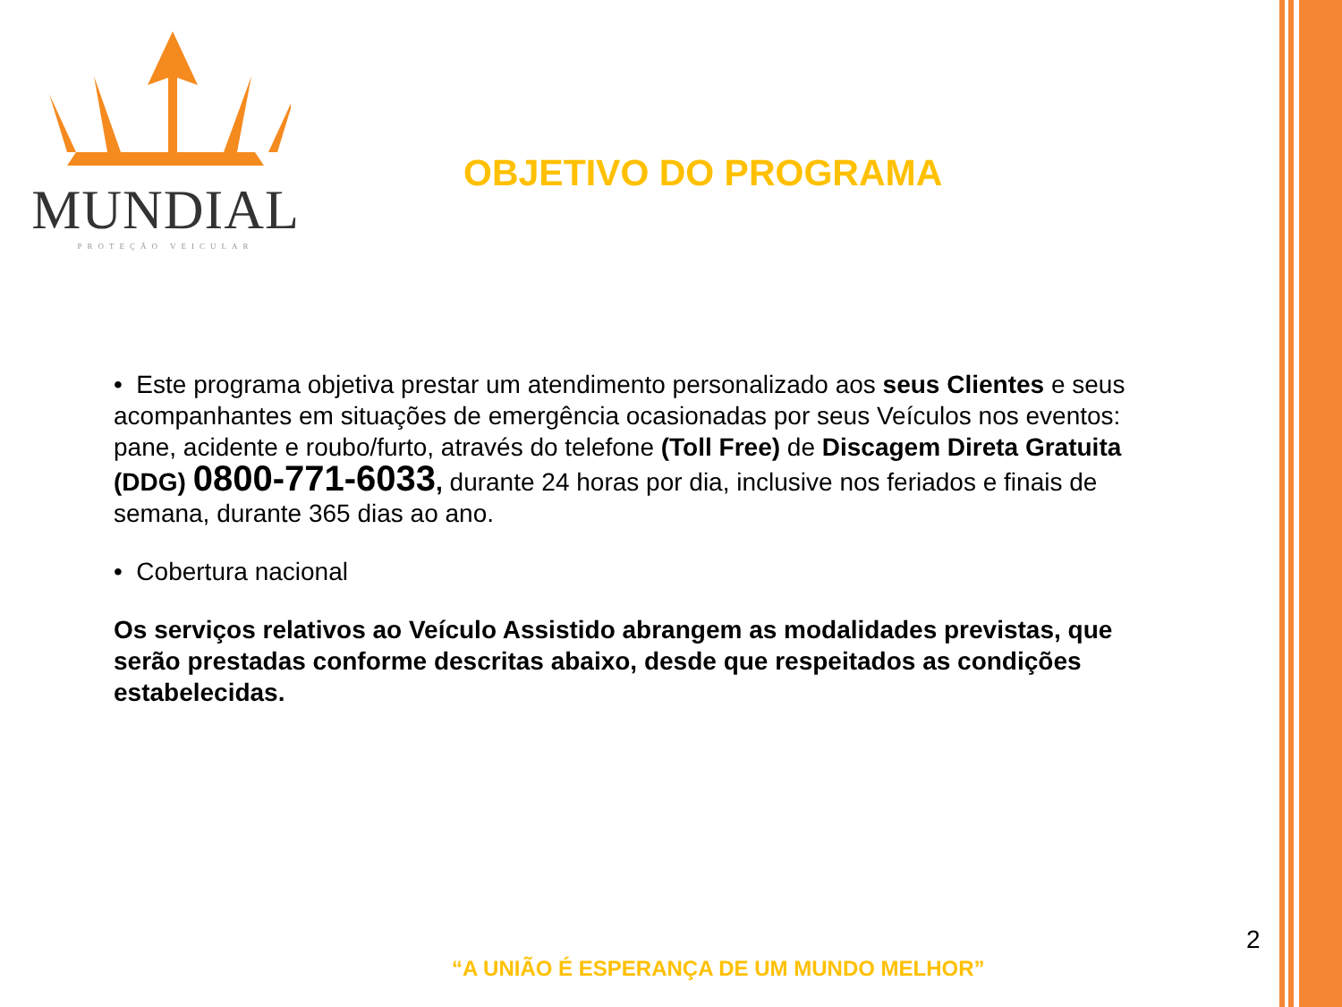MUNDIAL
PROTEÇÃO VEICULAR
OBJETIVO DO PROGRAMA
• Este programa objetiva prestar um atendimento personalizado aos seus Clientes e seus acompanhantes em situações de emergência ocasionadas por seus Veículos nos eventos: pane, acidente e roubo/furto, através do telefone (Toll Free) de Discagem Direta Gratuita (DDG) 0800-771-6033, durante 24 horas por dia, inclusive nos feriados e finais de semana, durante 365 dias ao ano.
• Cobertura nacional
Os serviços relativos ao Veículo Assistido abrangem as modalidades previstas, que serão prestadas conforme descritas abaixo, desde que respeitados as condições estabelecidas.
2
“A UNIÃO É ESPERANÇA DE UM MUNDO MELHOR”